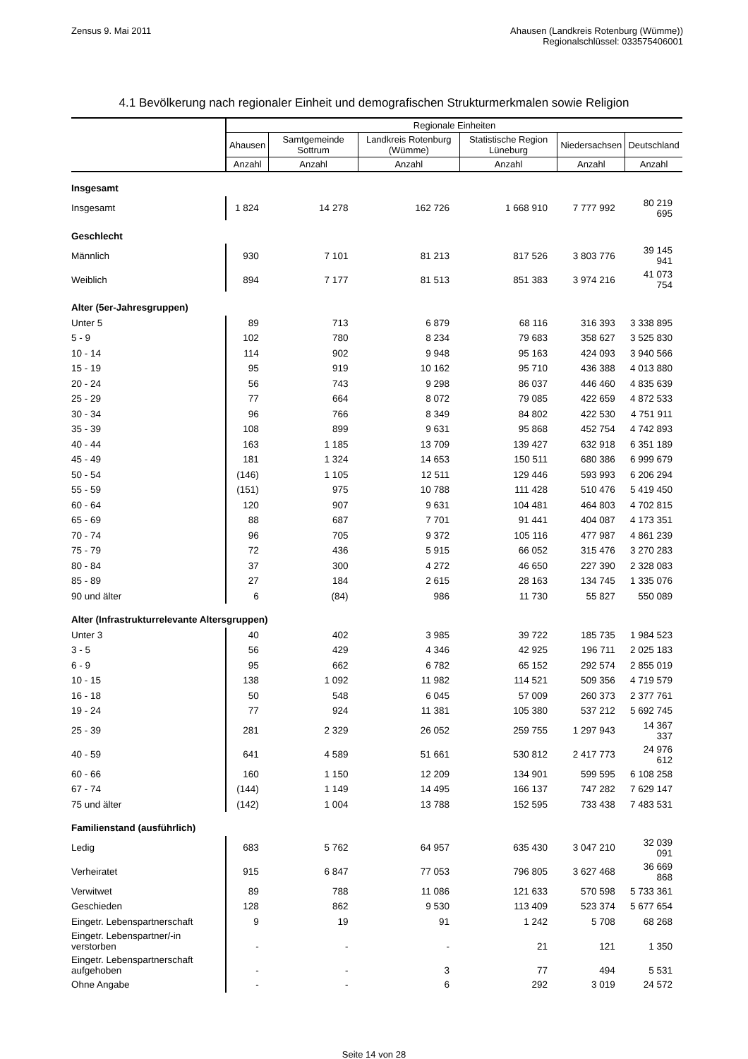Zensus 9. Mai 2011 Ahausen (Landkreis Rotenburg (Wümme))
Regionalschlüssel: 033575406001
4.1 Bevölkerung nach regionaler Einheit und demografischen Strukturmerkmalen sowie Religion
| | Regionale Einheiten | | | | | |
| --- | --- | --- | --- | --- | --- | --- |
| | Ahausen | Samtgemeinde Sottrum | Landkreis Rotenburg (Wümme) | Statistische Region Lüneburg | Niedersachsen | Deutschland |
| | Anzahl | Anzahl | Anzahl | Anzahl | Anzahl | Anzahl |
| Insgesamt | | | | | | |
| Insgesamt | 1 824 | 14 278 | 162 726 | 1 668 910 | 7 777 992 | 80 219 695 |
| Geschlecht | | | | | | |
| Männlich | 930 | 7 101 | 81 213 | 817 526 | 3 803 776 | 39 145 941 |
| Weiblich | 894 | 7 177 | 81 513 | 851 383 | 3 974 216 | 41 073 754 |
| Alter (5er-Jahresgruppen) | | | | | | |
| Unter 5 | 89 | 713 | 6 879 | 68 116 | 316 393 | 3 338 895 |
| 5 - 9 | 102 | 780 | 8 234 | 79 683 | 358 627 | 3 525 830 |
| 10 - 14 | 114 | 902 | 9 948 | 95 163 | 424 093 | 3 940 566 |
| 15 - 19 | 95 | 919 | 10 162 | 95 710 | 436 388 | 4 013 880 |
| 20 - 24 | 56 | 743 | 9 298 | 86 037 | 446 460 | 4 835 639 |
| 25 - 29 | 77 | 664 | 8 072 | 79 085 | 422 659 | 4 872 533 |
| 30 - 34 | 96 | 766 | 8 349 | 84 802 | 422 530 | 4 751 911 |
| 35 - 39 | 108 | 899 | 9 631 | 95 868 | 452 754 | 4 742 893 |
| 40 - 44 | 163 | 1 185 | 13 709 | 139 427 | 632 918 | 6 351 189 |
| 45 - 49 | 181 | 1 324 | 14 653 | 150 511 | 680 386 | 6 999 679 |
| 50 - 54 | (146) | 1 105 | 12 511 | 129 446 | 593 993 | 6 206 294 |
| 55 - 59 | (151) | 975 | 10 788 | 111 428 | 510 476 | 5 419 450 |
| 60 - 64 | 120 | 907 | 9 631 | 104 481 | 464 803 | 4 702 815 |
| 65 - 69 | 88 | 687 | 7 701 | 91 441 | 404 087 | 4 173 351 |
| 70 - 74 | 96 | 705 | 9 372 | 105 116 | 477 987 | 4 861 239 |
| 75 - 79 | 72 | 436 | 5 915 | 66 052 | 315 476 | 3 270 283 |
| 80 - 84 | 37 | 300 | 4 272 | 46 650 | 227 390 | 2 328 083 |
| 85 - 89 | 27 | 184 | 2 615 | 28 163 | 134 745 | 1 335 076 |
| 90 und älter | 6 | (84) | 986 | 11 730 | 55 827 | 550 089 |
| Alter (Infrastrukturrelevante Altersgruppen) | | | | | | |
| Unter 3 | 40 | 402 | 3 985 | 39 722 | 185 735 | 1 984 523 |
| 3 - 5 | 56 | 429 | 4 346 | 42 925 | 196 711 | 2 025 183 |
| 6 - 9 | 95 | 662 | 6 782 | 65 152 | 292 574 | 2 855 019 |
| 10 - 15 | 138 | 1 092 | 11 982 | 114 521 | 509 356 | 4 719 579 |
| 16 - 18 | 50 | 548 | 6 045 | 57 009 | 260 373 | 2 377 761 |
| 19 - 24 | 77 | 924 | 11 381 | 105 380 | 537 212 | 5 692 745 |
| 25 - 39 | 281 | 2 329 | 26 052 | 259 755 | 1 297 943 | 14 367 337 |
| 40 - 59 | 641 | 4 589 | 51 661 | 530 812 | 2 417 773 | 24 976 612 |
| 60 - 66 | 160 | 1 150 | 12 209 | 134 901 | 599 595 | 6 108 258 |
| 67 - 74 | (144) | 1 149 | 14 495 | 166 137 | 747 282 | 7 629 147 |
| 75 und älter | (142) | 1 004 | 13 788 | 152 595 | 733 438 | 7 483 531 |
| Familienstand (ausführlich) | | | | | | |
| Ledig | 683 | 5 762 | 64 957 | 635 430 | 3 047 210 | 32 039 091 |
| Verheiratet | 915 | 6 847 | 77 053 | 796 805 | 3 627 468 | 36 669 868 |
| Verwitwet | 89 | 788 | 11 086 | 121 633 | 570 598 | 5 733 361 |
| Geschieden | 128 | 862 | 9 530 | 113 409 | 523 374 | 5 677 654 |
| Eingetr. Lebenspartnerschaft | 9 | 19 | 91 | 1 242 | 5 708 | 68 268 |
| Eingetr. Lebenspartner/-in verstorben | - | - | - | 21 | 121 | 1 350 |
| Eingetr. Lebenspartnerschaft aufgehoben | - | - | 3 | 77 | 494 | 5 531 |
| Ohne Angabe | - | - | 6 | 292 | 3 019 | 24 572 |
Seite 14 von 28